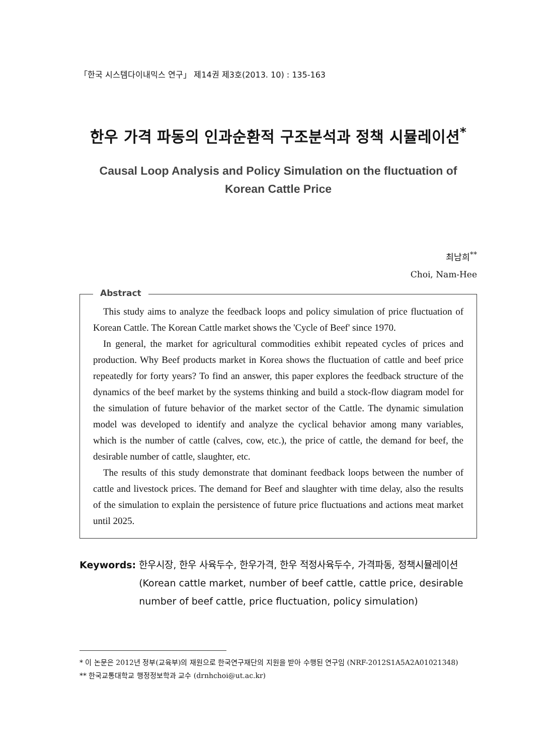「한국 시스템다이내믹스 연구」 제14권 제3호(2013. 10) : 135-163
한우 가격 파동의 인과순환적 구조분석과 정책 시뮬레이션<sup>*</sup>
Causal Loop Analysis and Policy Simulation on the fluctuation of Korean Cattle Price
최남희<sup>**</sup>
Choi, Nam-Hee
Abstract
This study aims to analyze the feedback loops and policy simulation of price fluctuation of Korean Cattle. The Korean Cattle market shows the 'Cycle of Beef' since 1970.
In general, the market for agricultural commodities exhibit repeated cycles of prices and production. Why Beef products market in Korea shows the fluctuation of cattle and beef price repeatedly for forty years? To find an answer, this paper explores the feedback structure of the dynamics of the beef market by the systems thinking and build a stock-flow diagram model for the simulation of future behavior of the market sector of the Cattle. The dynamic simulation model was developed to identify and analyze the cyclical behavior among many variables, which is the number of cattle (calves, cow, etc.), the price of cattle, the demand for beef, the desirable number of cattle, slaughter, etc.
The results of this study demonstrate that dominant feedback loops between the number of cattle and livestock prices. The demand for Beef and slaughter with time delay, also the results of the simulation to explain the persistence of future price fluctuations and actions meat market until 2025.
Keywords: 한우시장, 한우 사육두수, 한우가격, 한우 적정사육두수, 가격파동, 정책시뮬레이션
(Korean cattle market, number of beef cattle, cattle price, desirable number of beef cattle, price fluctuation, policy simulation)
* 이 논문은 2012년 정부(교육부)의 재원으로 한국연구재단의 지원을 받아 수행된 연구임 (NRF-2012S1A5A2A01021348)
** 한국교통대학교 행정정보학과 교수 (drnhchoi@ut.ac.kr)